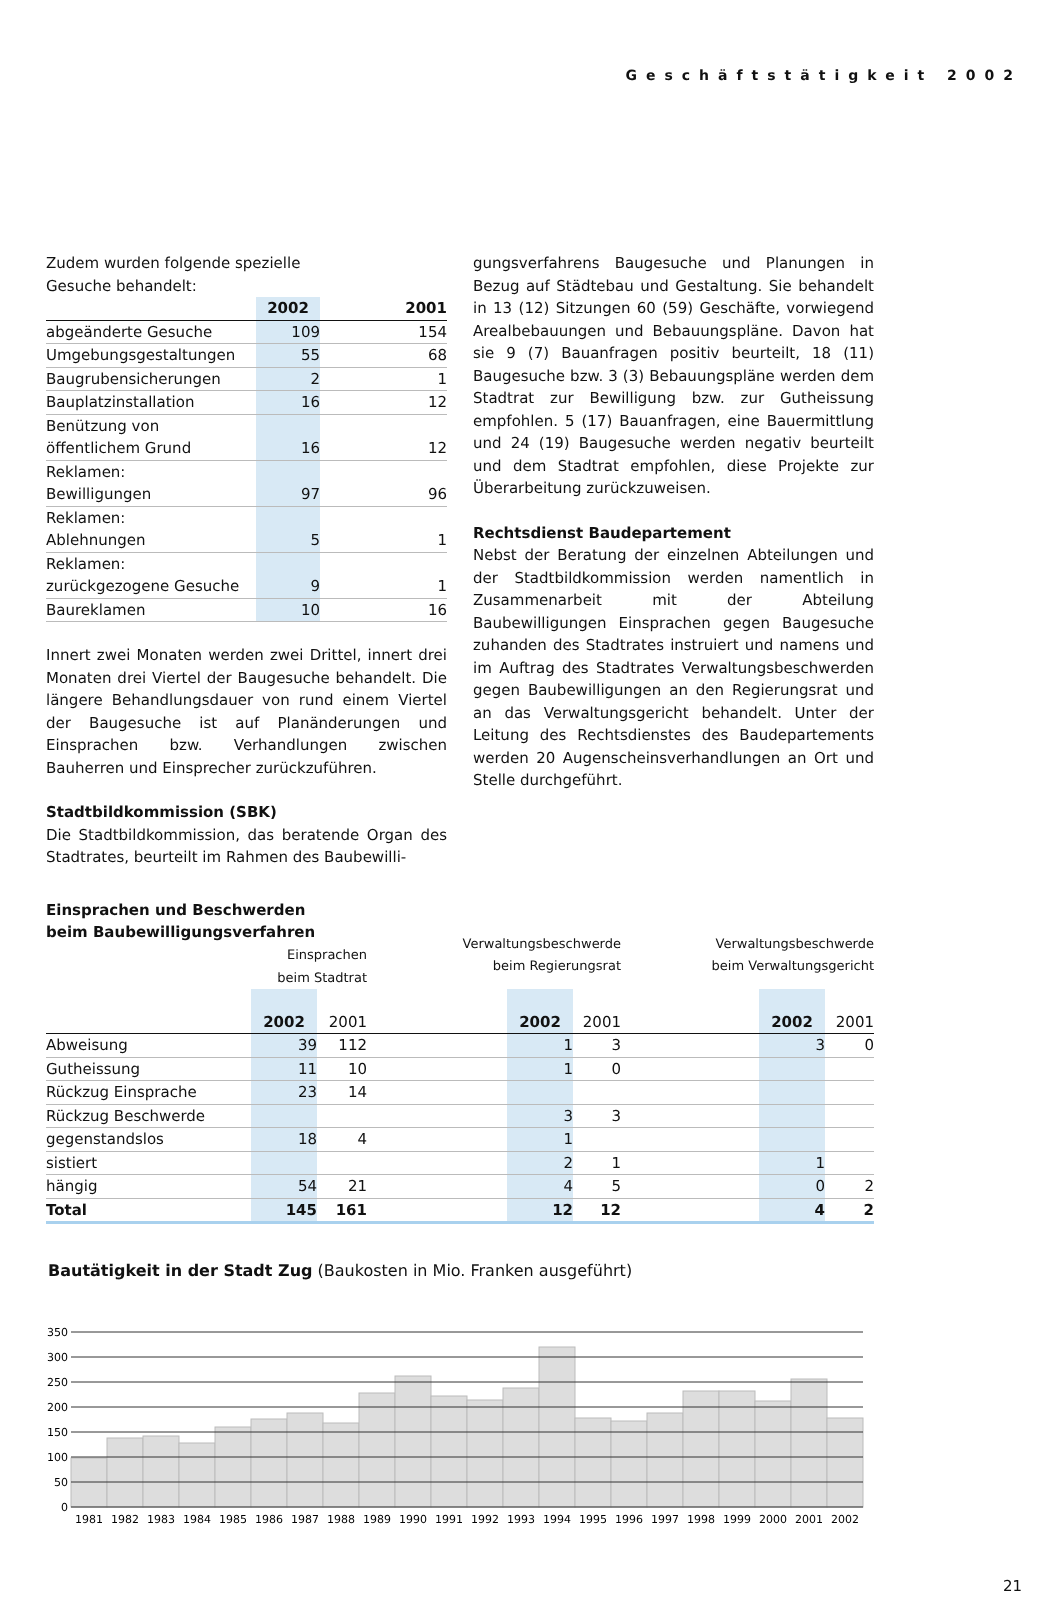Geschäftstätigkeit 2002
Zudem wurden folgende spezielle
Gesuche behandelt:
| | 2002 | 2001 |
| --- | --- | --- |
| abgeänderte Gesuche | 109 | 154 |
| Umgebungsgestaltungen | 55 | 68 |
| Baugrubensicherungen | 2 | 1 |
| Bauplatzinstallation | 16 | 12 |
| Benützung von öffentlichem Grund | 16 | 12 |
| Reklamen: Bewilligungen | 97 | 96 |
| Reklamen: Ablehnungen | 5 | 1 |
| Reklamen: zurückgezogene Gesuche | 9 | 1 |
| Baureklamen | 10 | 16 |
Innert zwei Monaten werden zwei Drittel, innert drei Monaten drei Viertel der Baugesuche behandelt. Die längere Behandlungsdauer von rund einem Viertel der Baugesuche ist auf Planänderungen und Einsprachen bzw. Verhandlungen zwischen Bauherren und Einsprecher zurückzuführen.
Stadtbildkommission (SBK)
Die Stadtbildkommission, das beratende Organ des Stadtrates, beurteilt im Rahmen des Baubewilli-
gungsverfahrens Baugesuche und Planungen in Bezug auf Städtebau und Gestaltung. Sie behandelt in 13 (12) Sitzungen 60 (59) Geschäfte, vorwiegend Arealbebauungen und Bebauungspläne. Davon hat sie 9 (7) Bauanfragen positiv beurteilt, 18 (11) Baugesuche bzw. 3 (3) Bebauungspläne werden dem Stadtrat zur Bewilligung bzw. zur Gutheissung empfohlen. 5 (17) Bauanfragen, eine Bauermittlung und 24 (19) Baugesuche werden negativ beurteilt und dem Stadtrat empfohlen, diese Projekte zur Überarbeitung zurückzuweisen.
Rechtsdienst Baudepartement
Nebst der Beratung der einzelnen Abteilungen und der Stadtbildkommission werden namentlich in Zusammenarbeit mit der Abteilung Baubewilligungen Einsprachen gegen Baugesuche zuhanden des Stadtrates instruiert und namens und im Auftrag des Stadtrates Verwaltungsbeschwerden gegen Baubewilligungen an den Regierungsrat und an das Verwaltungsgericht behandelt. Unter der Leitung des Rechtsdienstes des Baudepartements werden 20 Augenscheinsverhandlungen an Ort und Stelle durchgeführt.
Einsprachen und Beschwerden
beim Baubewilligungsverfahren
| | Einsprachen beim Stadtrat | | Verwaltungsbeschwerde beim Regierungsrat | | | Verwaltungsbeschwerde beim Verwaltungsgericht | | |
| | 2002 | 2001 | | 2002 | 2001 | | 2002 | 2001 |
| Abweisung | 39 | 112 | | 1 | 3 | | 3 | 0 |
| Gutheissung | 11 | 10 | | 1 | 0 | | | |
| Rückzug Einsprache | 23 | 14 | | | | | | |
| Rückzug Beschwerde | | | | 3 | 3 | | | |
| gegenstandslos | 18 | 4 | | 1 | | | | |
| sistiert | | | | 2 | 1 | | 1 | |
| hängig | 54 | 21 | | 4 | 5 | | 0 | 2 |
| Total | 145 | 161 | | 12 | 12 | | 4 | 2 |
Bautätigkeit in der Stadt Zug (Baukosten in Mio. Franken ausgeführt)
350
300
250
200
150
100
50
0
1981
1982
1983
1984
1985
1986
1987
1988
1989
1990
1991
1992
1993
1994
1995
1996
1997
1998
1999
2000
2001
2002
21